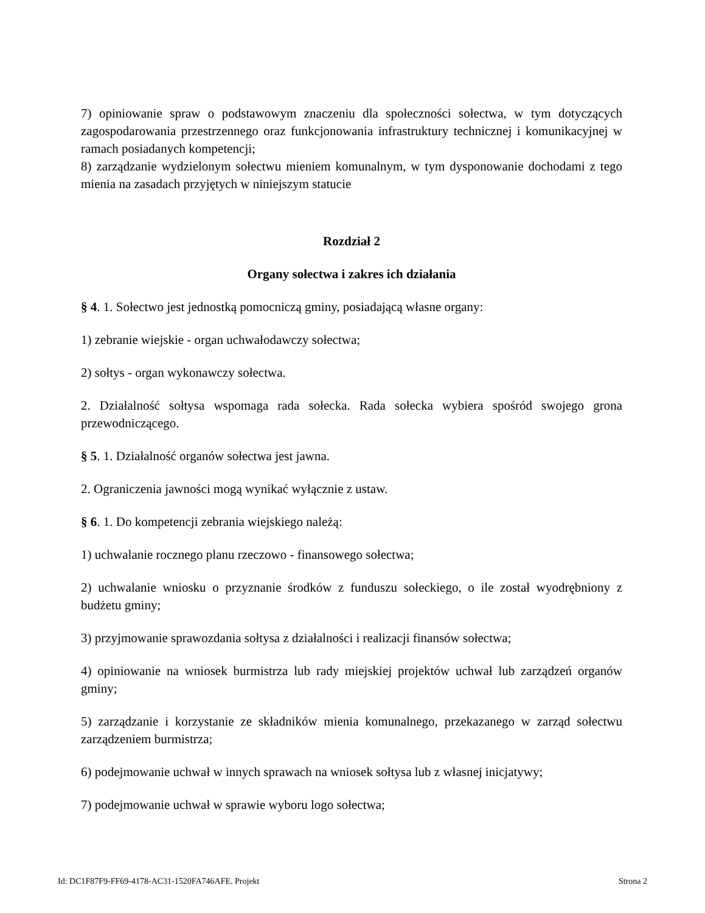7) opiniowanie spraw o podstawowym znaczeniu dla społeczności sołectwa, w tym dotyczących zagospodarowania przestrzennego oraz funkcjonowania infrastruktury technicznej i komunikacyjnej w ramach posiadanych kompetencji;
8) zarządzanie wydzielonym sołectwu mieniem komunalnym, w tym dysponowanie dochodami z tego mienia na zasadach przyjętych w niniejszym statucie
Rozdział 2
Organy sołectwa i zakres ich działania
§ 4. 1. Sołectwo jest jednostką pomocniczą gminy, posiadającą własne organy:
1) zebranie wiejskie - organ uchwałodawczy sołectwa;
2) sołtys - organ wykonawczy sołectwa.
2. Działalność sołtysa wspomaga rada sołecka. Rada sołecka wybiera spośród swojego grona przewodniczącego.
§ 5. 1. Działalność organów sołectwa jest jawna.
2. Ograniczenia jawności mogą wynikać wyłącznie z ustaw.
§ 6. 1. Do kompetencji zebrania wiejskiego należą:
1) uchwalanie rocznego planu rzeczowo - finansowego sołectwa;
2) uchwalanie wniosku o przyznanie środków z funduszu sołeckiego, o ile został wyodrębniony z budżetu gminy;
3) przyjmowanie sprawozdania sołtysa z działalności i realizacji finansów sołectwa;
4) opiniowanie na wniosek burmistrza lub rady miejskiej projektów uchwał lub zarządzeń organów gminy;
5) zarządzanie i korzystanie ze składników mienia komunalnego, przekazanego w zarząd sołectwu zarządzeniem burmistrza;
6) podejmowanie uchwał w innych sprawach na wniosek sołtysa lub z własnej inicjatywy;
7) podejmowanie uchwał w sprawie wyboru logo sołectwa;
Id: DC1F87F9-FF69-4178-AC31-1520FA746AFE. Projekt Strona 2